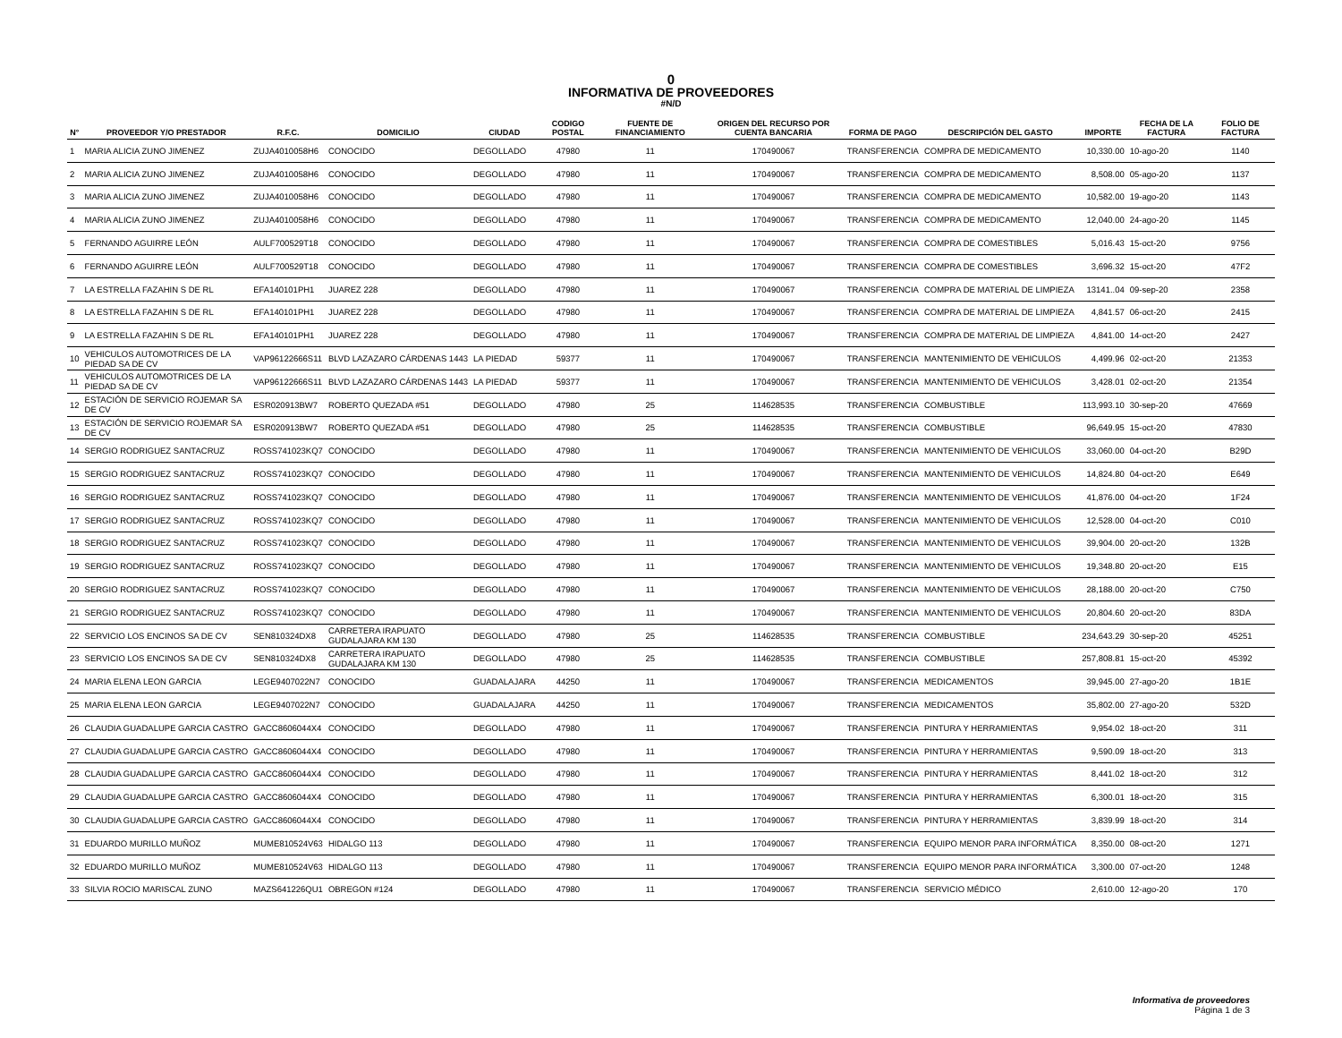0
INFORMATIVA DE PROVEEDORES
#N/D
| N° | PROVEEDOR Y/O PRESTADOR | R.F.C. | DOMICILIO | CIUDAD | CODIGO POSTAL | FUENTE DE FINANCIAMIENTO | ORIGEN DEL RECURSO POR CUENTA BANCARIA | FORMA DE PAGO | DESCRIPCIÓN DEL GASTO | IMPORTE | FECHA DE LA FACTURA | FOLIO DE FACTURA |
| --- | --- | --- | --- | --- | --- | --- | --- | --- | --- | --- | --- | --- |
| 1 | MARIA ALICIA ZUNO JIMENEZ | ZUJA4010058H6 | CONOCIDO | DEGOLLADO | 47980 | 11 | 170490067 | TRANSFERENCIA | COMPRA DE MEDICAMENTO | 10,330.00 | 10-ago-20 | 1140 |
| 2 | MARIA ALICIA ZUNO JIMENEZ | ZUJA4010058H6 | CONOCIDO | DEGOLLADO | 47980 | 11 | 170490067 | TRANSFERENCIA | COMPRA DE MEDICAMENTO | 8,508.00 | 05-ago-20 | 1137 |
| 3 | MARIA ALICIA ZUNO JIMENEZ | ZUJA4010058H6 | CONOCIDO | DEGOLLADO | 47980 | 11 | 170490067 | TRANSFERENCIA | COMPRA DE MEDICAMENTO | 10,582.00 | 19-ago-20 | 1143 |
| 4 | MARIA ALICIA ZUNO JIMENEZ | ZUJA4010058H6 | CONOCIDO | DEGOLLADO | 47980 | 11 | 170490067 | TRANSFERENCIA | COMPRA DE MEDICAMENTO | 12,040.00 | 24-ago-20 | 1145 |
| 5 | FERNANDO AGUIRRE LEÓN | AULF700529T18 | CONOCIDO | DEGOLLADO | 47980 | 11 | 170490067 | TRANSFERENCIA | COMPRA DE COMESTIBLES | 5,016.43 | 15-oct-20 | 9756 |
| 6 | FERNANDO AGUIRRE LEÓN | AULF700529T18 | CONOCIDO | DEGOLLADO | 47980 | 11 | 170490067 | TRANSFERENCIA | COMPRA DE COMESTIBLES | 3,696.32 | 15-oct-20 | 47F2 |
| 7 | LA ESTRELLA FAZAHIN S DE RL | EFA140101PH1 | JUAREZ 228 | DEGOLLADO | 47980 | 11 | 170490067 | TRANSFERENCIA | COMPRA DE MATERIAL DE LIMPIEZA | 13141..04 | 09-sep-20 | 2358 |
| 8 | LA ESTRELLA FAZAHIN S DE RL | EFA140101PH1 | JUAREZ 228 | DEGOLLADO | 47980 | 11 | 170490067 | TRANSFERENCIA | COMPRA DE MATERIAL DE LIMPIEZA | 4,841.57 | 06-oct-20 | 2415 |
| 9 | LA ESTRELLA FAZAHIN S DE RL | EFA140101PH1 | JUAREZ 228 | DEGOLLADO | 47980 | 11 | 170490067 | TRANSFERENCIA | COMPRA DE MATERIAL DE LIMPIEZA | 4,841.00 | 14-oct-20 | 2427 |
| 10 | VEHICULOS AUTOMOTRICES DE LA PIEDAD SA DE CV | VAP96122666S11 | BLVD LAZAZARO CÁRDENAS 1443 | LA PIEDAD | 59377 | 11 | 170490067 | TRANSFERENCIA | MANTENIMIENTO DE VEHICULOS | 4,499.96 | 02-oct-20 | 21353 |
| 11 | VEHICULOS AUTOMOTRICES DE LA PIEDAD SA DE CV | VAP96122666S11 | BLVD LAZAZARO CÁRDENAS 1443 | LA PIEDAD | 59377 | 11 | 170490067 | TRANSFERENCIA | MANTENIMIENTO DE VEHICULOS | 3,428.01 | 02-oct-20 | 21354 |
| 12 | ESTACIÓN DE SERVICIO ROJEMAR SA DE CV | ESR020913BW7 | ROBERTO QUEZADA #51 | DEGOLLADO | 47980 | 25 | 114628535 | TRANSFERENCIA | COMBUSTIBLE | 113,993.10 | 30-sep-20 | 47669 |
| 13 | ESTACIÓN DE SERVICIO ROJEMAR SA DE CV | ESR020913BW7 | ROBERTO QUEZADA #51 | DEGOLLADO | 47980 | 25 | 114628535 | TRANSFERENCIA | COMBUSTIBLE | 96,649.95 | 15-oct-20 | 47830 |
| 14 | SERGIO RODRIGUEZ SANTACRUZ | ROSS741023KQ7 | CONOCIDO | DEGOLLADO | 47980 | 11 | 170490067 | TRANSFERENCIA | MANTENIMIENTO DE VEHICULOS | 33,060.00 | 04-oct-20 | B29D |
| 15 | SERGIO RODRIGUEZ SANTACRUZ | ROSS741023KQ7 | CONOCIDO | DEGOLLADO | 47980 | 11 | 170490067 | TRANSFERENCIA | MANTENIMIENTO DE VEHICULOS | 14,824.80 | 04-oct-20 | E649 |
| 16 | SERGIO RODRIGUEZ SANTACRUZ | ROSS741023KQ7 | CONOCIDO | DEGOLLADO | 47980 | 11 | 170490067 | TRANSFERENCIA | MANTENIMIENTO DE VEHICULOS | 41,876.00 | 04-oct-20 | 1F24 |
| 17 | SERGIO RODRIGUEZ SANTACRUZ | ROSS741023KQ7 | CONOCIDO | DEGOLLADO | 47980 | 11 | 170490067 | TRANSFERENCIA | MANTENIMIENTO DE VEHICULOS | 12,528.00 | 04-oct-20 | C010 |
| 18 | SERGIO RODRIGUEZ SANTACRUZ | ROSS741023KQ7 | CONOCIDO | DEGOLLADO | 47980 | 11 | 170490067 | TRANSFERENCIA | MANTENIMIENTO DE VEHICULOS | 39,904.00 | 20-oct-20 | 132B |
| 19 | SERGIO RODRIGUEZ SANTACRUZ | ROSS741023KQ7 | CONOCIDO | DEGOLLADO | 47980 | 11 | 170490067 | TRANSFERENCIA | MANTENIMIENTO DE VEHICULOS | 19,348.80 | 20-oct-20 | E15 |
| 20 | SERGIO RODRIGUEZ SANTACRUZ | ROSS741023KQ7 | CONOCIDO | DEGOLLADO | 47980 | 11 | 170490067 | TRANSFERENCIA | MANTENIMIENTO DE VEHICULOS | 28,188.00 | 20-oct-20 | C750 |
| 21 | SERGIO RODRIGUEZ SANTACRUZ | ROSS741023KQ7 | CONOCIDO | DEGOLLADO | 47980 | 11 | 170490067 | TRANSFERENCIA | MANTENIMIENTO DE VEHICULOS | 20,804.60 | 20-oct-20 | 83DA |
| 22 | SERVICIO LOS ENCINOS SA DE CV | SEN810324DX8 | CARRETERA IRAPUATO GUDALAJARA KM 130 | DEGOLLADO | 47980 | 25 | 114628535 | TRANSFERENCIA | COMBUSTIBLE | 234,643.29 | 30-sep-20 | 45251 |
| 23 | SERVICIO LOS ENCINOS SA DE CV | SEN810324DX8 | CARRETERA IRAPUATO GUDALAJARA KM 130 | DEGOLLADO | 47980 | 25 | 114628535 | TRANSFERENCIA | COMBUSTIBLE | 257,808.81 | 15-oct-20 | 45392 |
| 24 | MARIA ELENA LEON GARCIA | LEGE9407022N7 | CONOCIDO | GUADALAJARA | 44250 | 11 | 170490067 | TRANSFERENCIA | MEDICAMENTOS | 39,945.00 | 27-ago-20 | 1B1E |
| 25 | MARIA ELENA LEON GARCIA | LEGE9407022N7 | CONOCIDO | GUADALAJARA | 44250 | 11 | 170490067 | TRANSFERENCIA | MEDICAMENTOS | 35,802.00 | 27-ago-20 | 532D |
| 26 | CLAUDIA GUADALUPE GARCIA CASTRO | GACC8606044X4 | CONOCIDO | DEGOLLADO | 47980 | 11 | 170490067 | TRANSFERENCIA | PINTURA Y HERRAMIENTAS | 9,954.02 | 18-oct-20 | 311 |
| 27 | CLAUDIA GUADALUPE GARCIA CASTRO | GACC8606044X4 | CONOCIDO | DEGOLLADO | 47980 | 11 | 170490067 | TRANSFERENCIA | PINTURA Y HERRAMIENTAS | 9,590.09 | 18-oct-20 | 313 |
| 28 | CLAUDIA GUADALUPE GARCIA CASTRO | GACC8606044X4 | CONOCIDO | DEGOLLADO | 47980 | 11 | 170490067 | TRANSFERENCIA | PINTURA Y HERRAMIENTAS | 8,441.02 | 18-oct-20 | 312 |
| 29 | CLAUDIA GUADALUPE GARCIA CASTRO | GACC8606044X4 | CONOCIDO | DEGOLLADO | 47980 | 11 | 170490067 | TRANSFERENCIA | PINTURA Y HERRAMIENTAS | 6,300.01 | 18-oct-20 | 315 |
| 30 | CLAUDIA GUADALUPE GARCIA CASTRO | GACC8606044X4 | CONOCIDO | DEGOLLADO | 47980 | 11 | 170490067 | TRANSFERENCIA | PINTURA Y HERRAMIENTAS | 3,839.99 | 18-oct-20 | 314 |
| 31 | EDUARDO MURILLO MUÑOZ | MUME810524V63 | HIDALGO 113 | DEGOLLADO | 47980 | 11 | 170490067 | TRANSFERENCIA | EQUIPO MENOR PARA INFORMÁTICA | 8,350.00 | 08-oct-20 | 1271 |
| 32 | EDUARDO MURILLO MUÑOZ | MUME810524V63 | HIDALGO 113 | DEGOLLADO | 47980 | 11 | 170490067 | TRANSFERENCIA | EQUIPO MENOR PARA INFORMÁTICA | 3,300.00 | 07-oct-20 | 1248 |
| 33 | SILVIA ROCIO MARISCAL ZUNO | MAZS641226QU1 | OBREGON #124 | DEGOLLADO | 47980 | 11 | 170490067 | TRANSFERENCIA | SERVICIO MÉDICO | 2,610.00 | 12-ago-20 | 170 |
Informativa de proveedores
Página 1 de 3